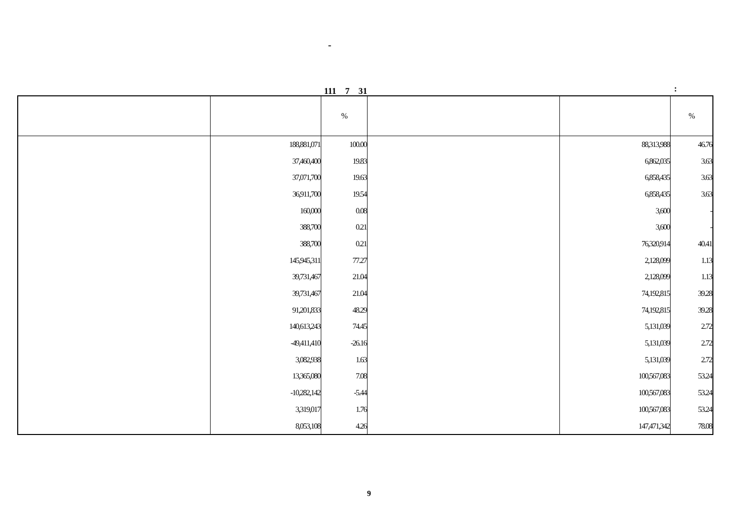-
111　7　31 :
| | | % | | | % |
| --- | --- | --- | --- | --- | --- |
| | 188,881,071 | 100.00 | | 88,313,988 | 46.76 |
| | 37,460,400 | 19.83 | | 6,862,035 | 3.63 |
| | 37,071,700 | 19.63 | | 6,858,435 | 3.63 |
| | 36,911,700 | 19.54 | | 6,858,435 | 3.63 |
| | 160,000 | 0.08 | | 3,600 | - |
| | 388,700 | 0.21 | | 3,600 | - |
| | 388,700 | 0.21 | | 76,320,914 | 40.41 |
| | 145,945,311 | 77.27 | | 2,128,099 | 1.13 |
| | 39,731,467 | 21.04 | | 2,128,099 | 1.13 |
| | 39,731,467 | 21.04 | | 74,192,815 | 39.28 |
| | 91,201,833 | 48.29 | | 74,192,815 | 39.28 |
| | 140,613,243 | 74.45 | | 5,131,039 | 2.72 |
| | -49,411,410 | -26.16 | | 5,131,039 | 2.72 |
| | 3,082,938 | 1.63 | | 5,131,039 | 2.72 |
| | 13,365,080 | 7.08 | | 100,567,083 | 53.24 |
| | -10,282,142 | -5.44 | | 100,567,083 | 53.24 |
| | 3,319,017 | 1.76 | | 100,567,083 | 53.24 |
| | 8,053,108 | 4.26 | | 147,471,342 | 78.08 |
9